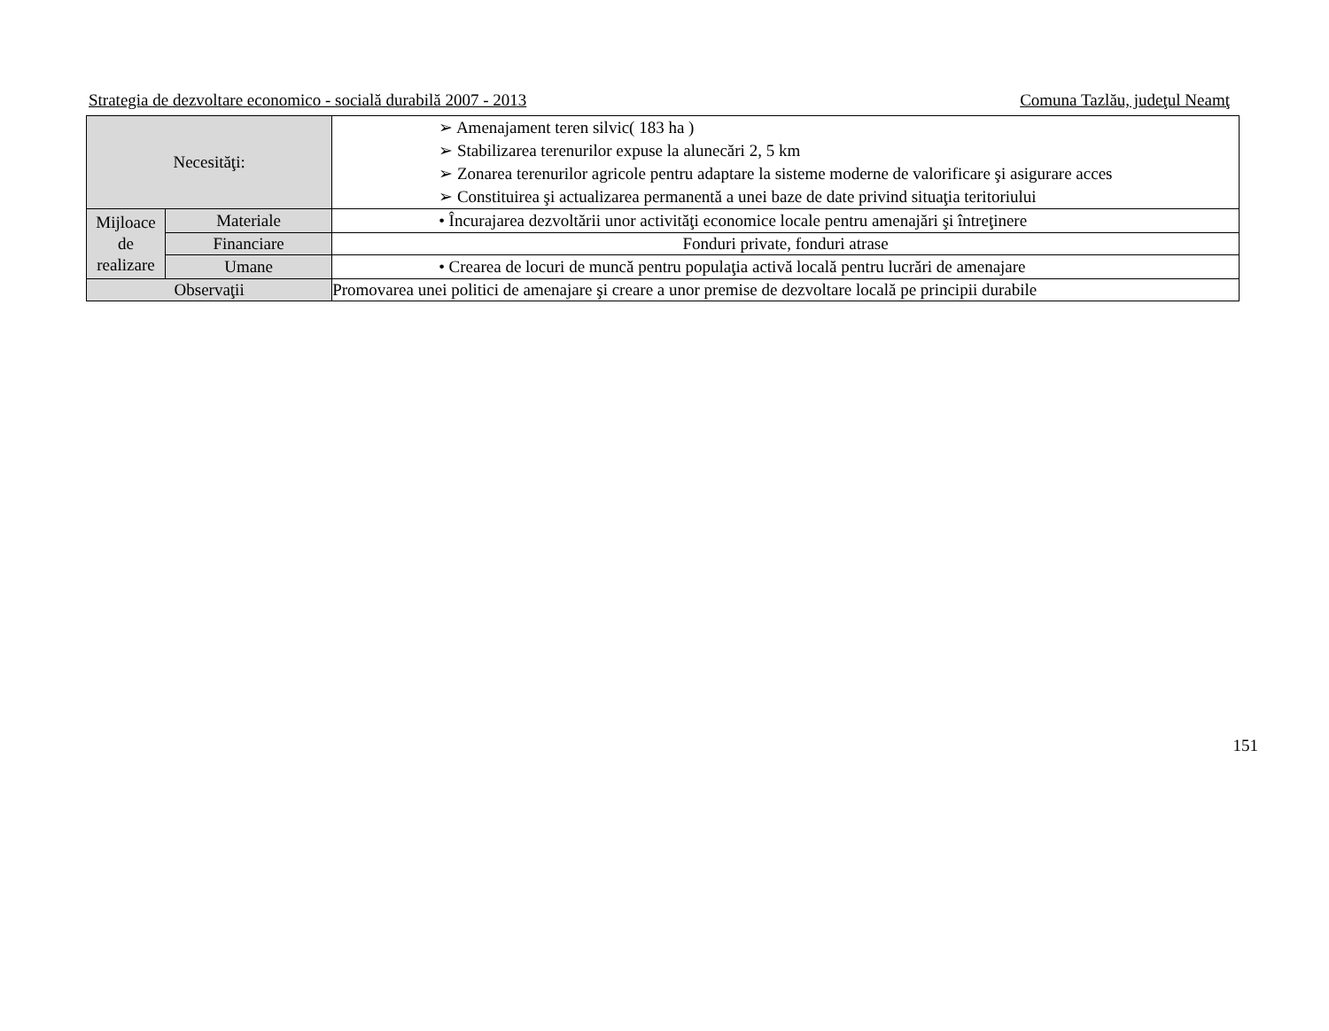Strategia de dezvoltare economico - socială durabilă 2007 - 2013 Comuna Tazlău, judeţul Neamţ
| Necesităţi: | | ➢ Amenajament teren silvic( 183 ha ) ➢ Stabilizarea terenurilor expuse la alunecări 2, 5 km ➢ Zonarea terenurilor agricole pentru adaptare la sisteme moderne de valorificare şi asigurare acces ➢ Constituirea şi actualizarea permanentă a unei baze de date privind situaţia teritoriului |
| Mijloace de realizare | Materiale | • Încurajarea dezvoltării unor activităţi economice locale pentru amenajări şi întreţinere |
| | Financiare | Fonduri private, fonduri atrase |
| | Umane | • Crearea de locuri de muncă pentru populaţia activă locală pentru lucrări de amenajare |
| Observaţii | | Promovarea unei politici de amenajare şi creare a unor premise de dezvoltare locală pe principii durabile |
151